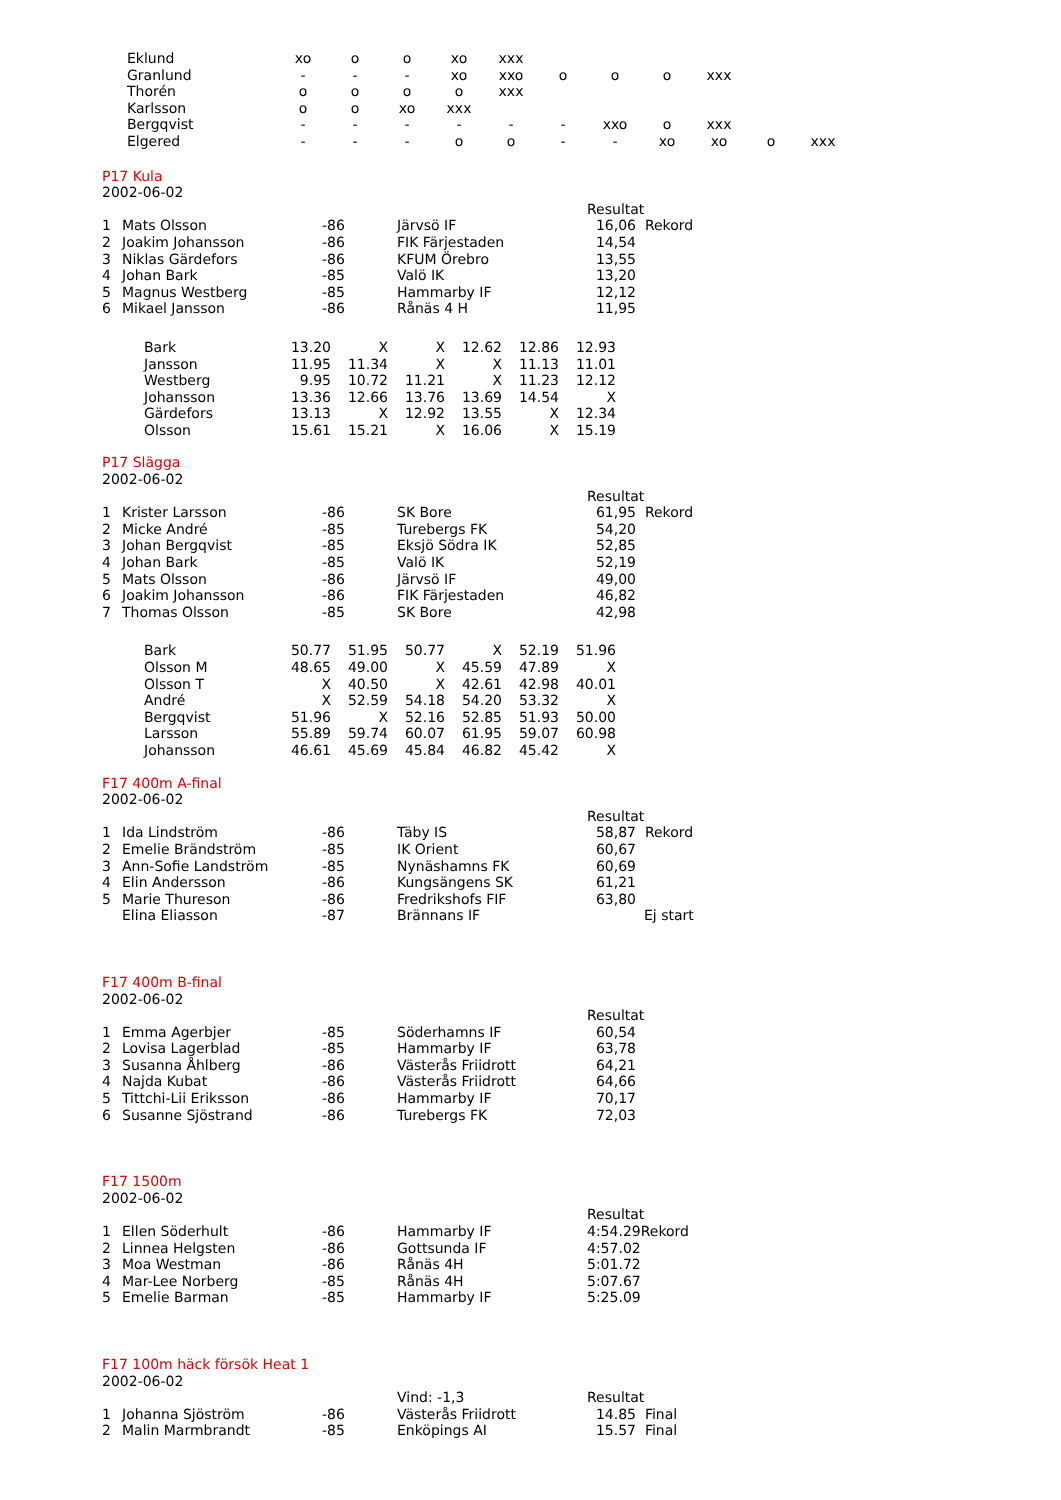| Eklund | xo | o | o | xo | xxx | | | | | | |
| Granlund | - | - | - | xo | xxo | o | o | o | xxx | | |
| Thorén | o | o | o | o | xxx | | | | | | |
| Karlsson | o | o | xo | xxx | | | | | | | |
| Bergqvist | - | - | - | - | - | - | xxo | o | xxx | | |
| Elgered | - | - | - | o | o | - | - | xo | xo | o | xxx |
P17 Kula
2002-06-02
| | | | | Resultat |
| 1 | Mats Olsson | -86 | Järvsö IF | 16,06 Rekord |
| 2 | Joakim Johansson | -86 | FIK Färjestaden | 14,54 |
| 3 | Niklas Gärdefors | -86 | KFUM Örebro | 13,55 |
| 4 | Johan Bark | -85 | Valö IK | 13,20 |
| 5 | Magnus Westberg | -85 | Hammarby IF | 12,12 |
| 6 | Mikael Jansson | -86 | Rånäs 4 H | 11,95 |
| Bark | 13.20 | X | X | 12.62 | 12.86 | 12.93 |
| Jansson | 11.95 | 11.34 | X | X | 11.13 | 11.01 |
| Westberg | 9.95 | 10.72 | 11.21 | X | 11.23 | 12.12 |
| Johansson | 13.36 | 12.66 | 13.76 | 13.69 | 14.54 | X |
| Gärdefors | 13.13 | X | 12.92 | 13.55 | X | 12.34 |
| Olsson | 15.61 | 15.21 | X | 16.06 | X | 15.19 |
P17 Slägga
2002-06-02
| | | | | Resultat |
| 1 | Krister Larsson | -86 | SK Bore | 61,95 Rekord |
| 2 | Micke André | -85 | Turebergs FK | 54,20 |
| 3 | Johan Bergqvist | -85 | Eksjö Södra IK | 52,85 |
| 4 | Johan Bark | -85 | Valö IK | 52,19 |
| 5 | Mats Olsson | -86 | Järvsö IF | 49,00 |
| 6 | Joakim Johansson | -86 | FIK Färjestaden | 46,82 |
| 7 | Thomas Olsson | -85 | SK Bore | 42,98 |
| Bark | 50.77 | 51.95 | 50.77 | X | 52.19 | 51.96 |
| Olsson M | 48.65 | 49.00 | X | 45.59 | 47.89 | X |
| Olsson T | X | 40.50 | X | 42.61 | 42.98 | 40.01 |
| André | X | 52.59 | 54.18 | 54.20 | 53.32 | X |
| Bergqvist | 51.96 | X | 52.16 | 52.85 | 51.93 | 50.00 |
| Larsson | 55.89 | 59.74 | 60.07 | 61.95 | 59.07 | 60.98 |
| Johansson | 46.61 | 45.69 | 45.84 | 46.82 | 45.42 | X |
F17 400m A-final
2002-06-02
| | | | | Resultat |
| 1 | Ida Lindström | -86 | Täby IS | 58,87 Rekord |
| 2 | Emelie Brändström | -85 | IK Orient | 60,67 |
| 3 | Ann-Sofie Landström | -85 | Nynäshamns FK | 60,69 |
| 4 | Elin Andersson | -86 | Kungsängens SK | 61,21 |
| 5 | Marie Thureson | -86 | Fredrikshofs FIF | 63,80 |
| | Elina Eliasson | -87 | Brännans IF | Ej start |
F17 400m B-final
2002-06-02
| | | | | Resultat |
| 1 | Emma Agerbjer | -85 | Söderhamns IF | 60,54 |
| 2 | Lovisa Lagerblad | -85 | Hammarby IF | 63,78 |
| 3 | Susanna Åhlberg | -86 | Västerås Friidrott | 64,21 |
| 4 | Najda Kubat | -86 | Västerås Friidrott | 64,66 |
| 5 | Tittchi-Lii Eriksson | -86 | Hammarby IF | 70,17 |
| 6 | Susanne Sjöstrand | -86 | Turebergs FK | 72,03 |
F17 1500m
2002-06-02
| | | | | Resultat |
| 1 | Ellen Söderhult | -86 | Hammarby IF | 4:54.29Rekord |
| 2 | Linnea Helgsten | -86 | Gottsunda IF | 4:57.02 |
| 3 | Moa Westman | -86 | Rånäs 4H | 5:01.72 |
| 4 | Mar-Lee Norberg | -85 | Rånäs 4H | 5:07.67 |
| 5 | Emelie Barman | -85 | Hammarby IF | 5:25.09 |
F17 100m häck försök Heat 1
2002-06-02
| | | | Vind: -1,3 | Resultat |
| 1 | Johanna Sjöström | -86 | Västerås Friidrott | 14.85 Final |
| 2 | Malin Marmbrandt | -85 | Enköpings AI | 15.57 Final |